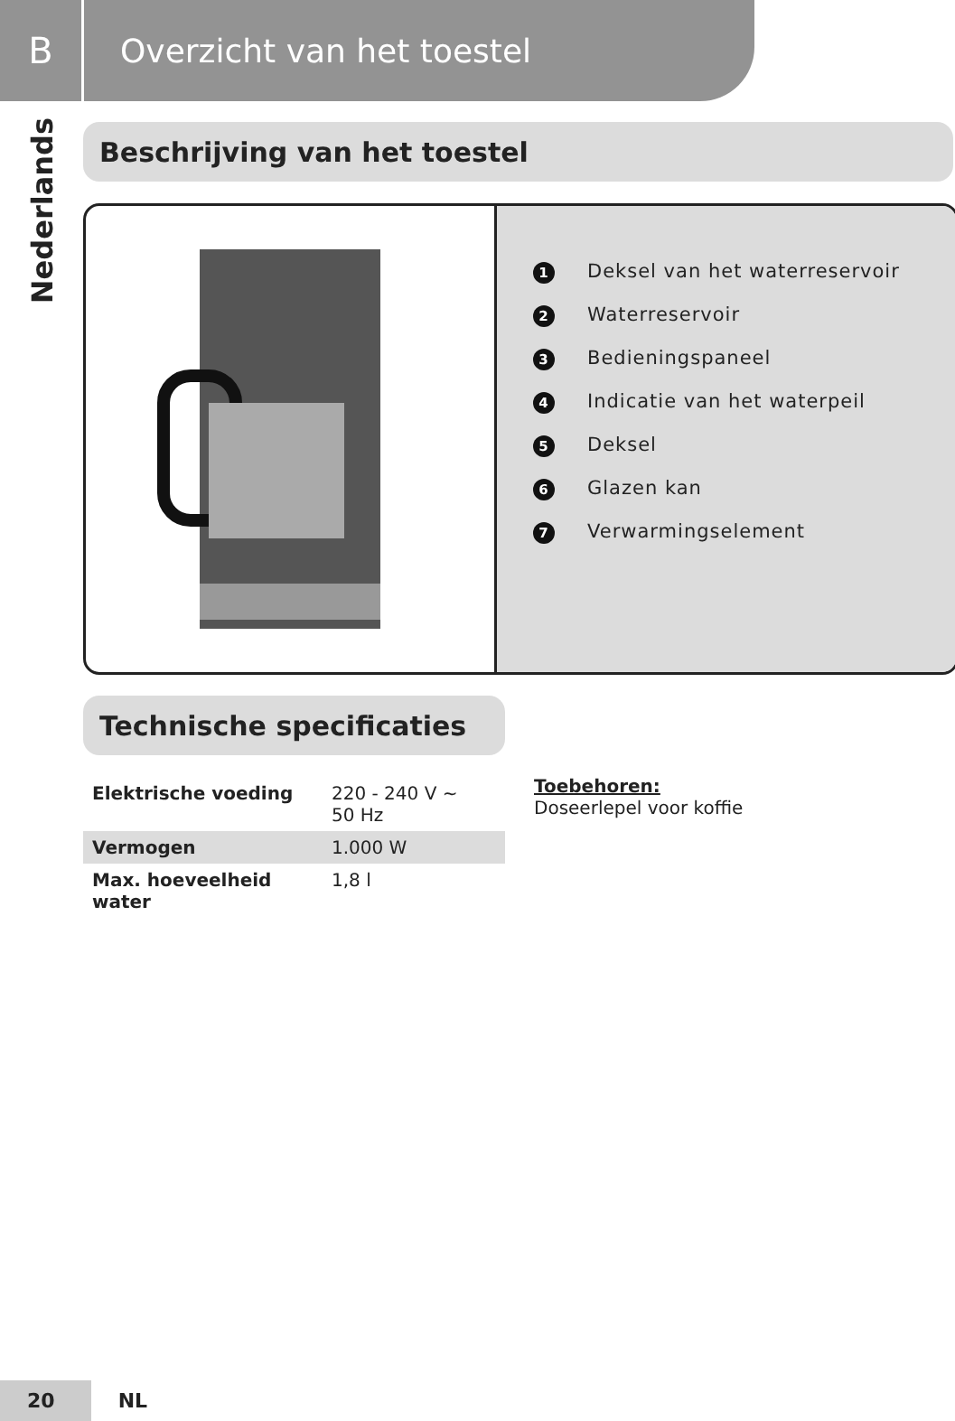B
Overzicht van het toestel
Nederlands
Beschrijving van het toestel
1 Deksel van het waterreservoir
2 Waterreservoir
3 Bedieningspaneel
4 Indicatie van het waterpeil
5 Deksel
6 Glazen kan
7 Verwarmingselement
Technische specificaties
| Elektrische voeding | 220 - 240 V ~ 50 Hz |
| Vermogen | 1.000 W |
| Max. hoeveelheid water | 1,8 l |
Toebehoren:
Doseerlepel voor koffie
20 NL